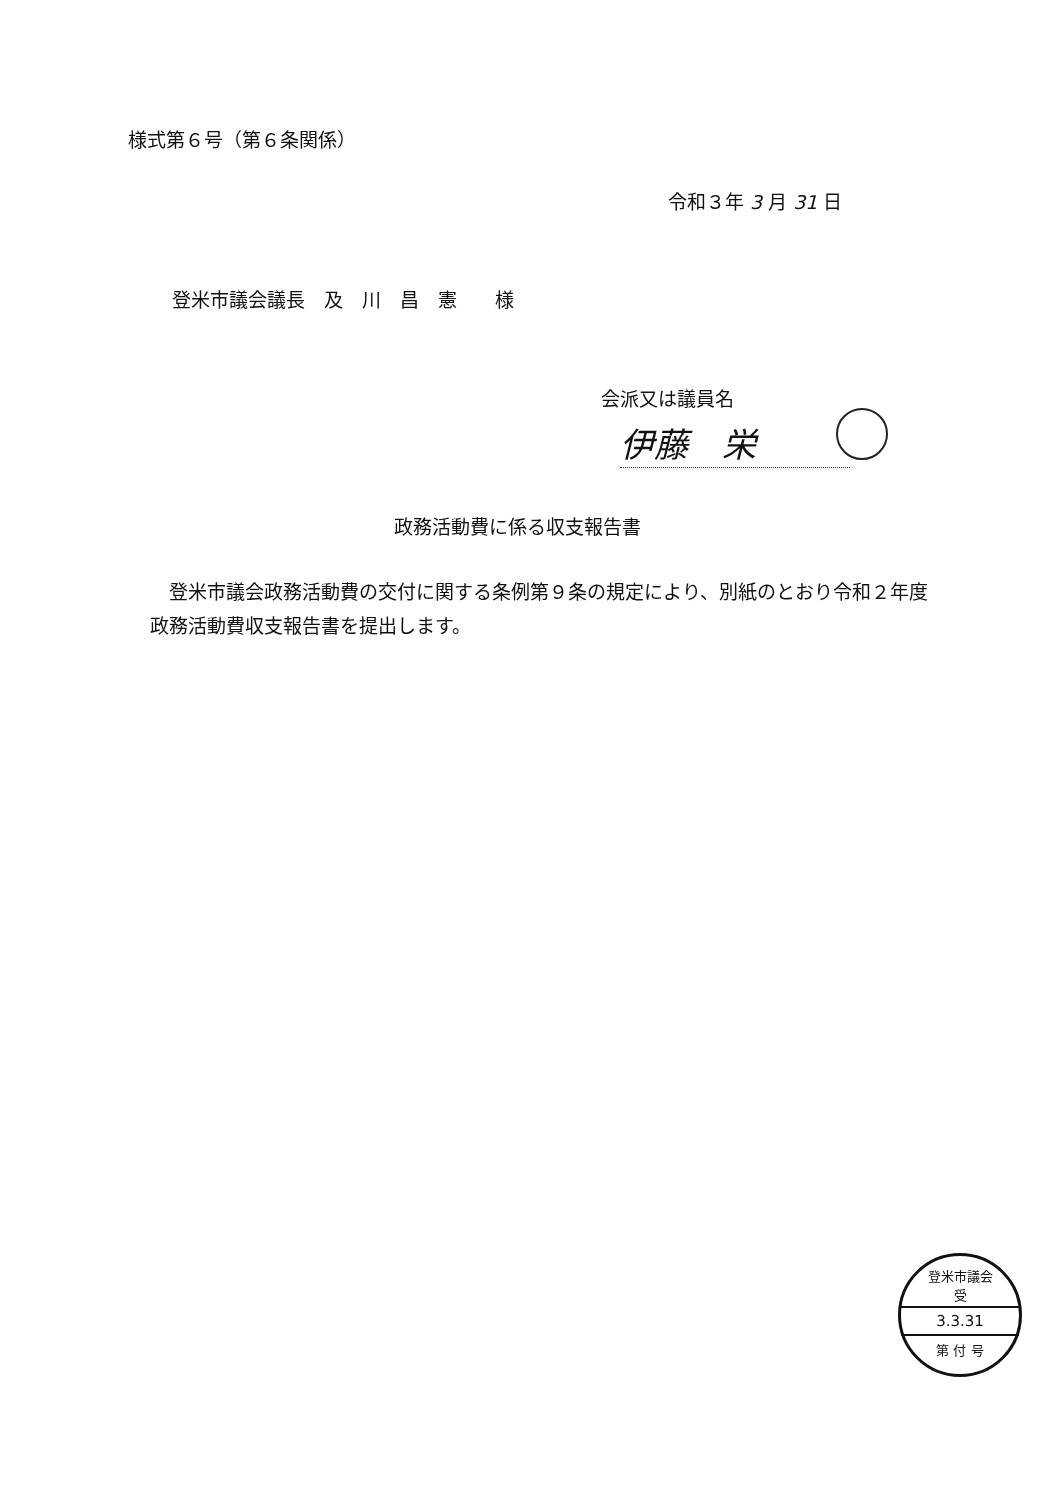様式第６号（第６条関係）
令和３年 3 月 31 日
登米市議会議長　及　川　昌　憲　　様
会派又は議員名
伊藤　栄
政務活動費に係る収支報告書
　登米市議会政務活動費の交付に関する条例第９条の規定により、別紙のとおり令和２年度政務活動費収支報告書を提出します。
登米市議会
受
3.3.31
第 付 号